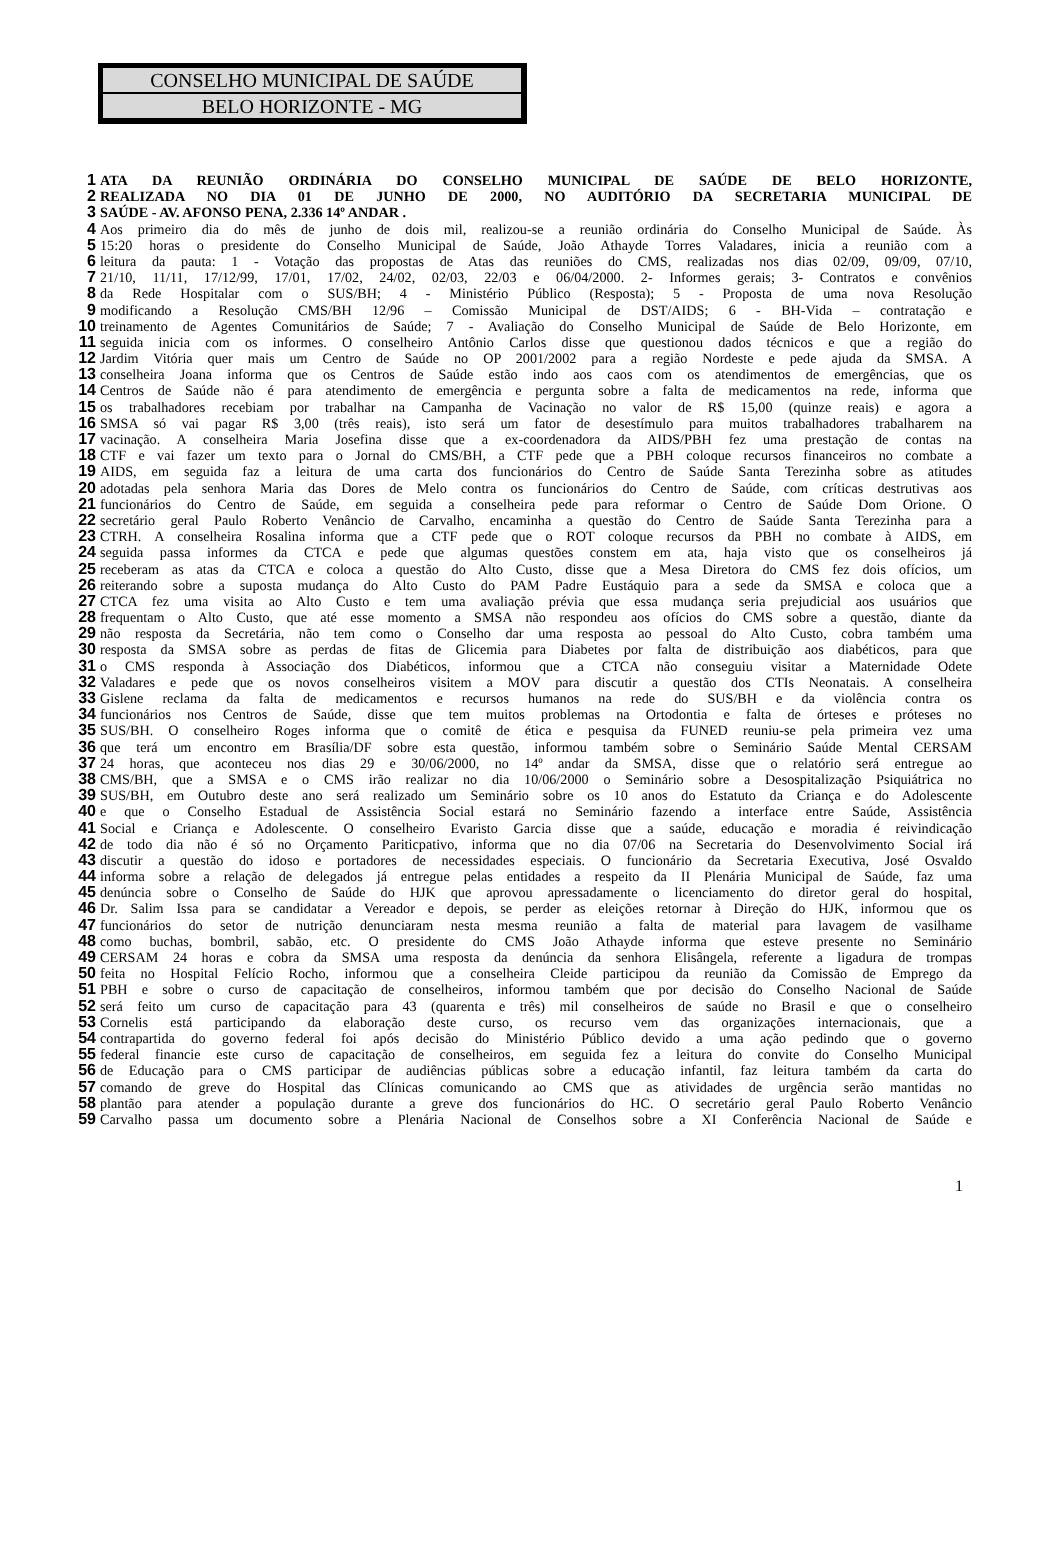CONSELHO MUNICIPAL DE SAÚDE
BELO HORIZONTE - MG
1 ATA DA REUNIÃO ORDINÁRIA DO CONSELHO MUNICIPAL DE SAÚDE DE BELO HORIZONTE,
2 REALIZADA NO DIA 01 DE JUNHO DE 2000, NO AUDITÓRIO DA SECRETARIA MUNICIPAL DE
3 SAÚDE - AV. AFONSO PENA, 2.336 14º ANDAR .
4 Aos primeiro dia do mês de junho de dois mil, realizou-se a reunião ordinária do Conselho Municipal de Saúde. Às
5 15:20 horas o presidente do Conselho Municipal de Saúde, João Athayde Torres Valadares, inicia a reunião com a
6 leitura da pauta: 1 - Votação das propostas de Atas das reuniões do CMS, realizadas nos dias 02/09, 09/09, 07/10,
7 21/10, 11/11, 17/12/99, 17/01, 17/02, 24/02, 02/03, 22/03 e 06/04/2000. 2- Informes gerais; 3- Contratos e convênios
8 da Rede Hospitalar com o SUS/BH; 4 - Ministério Público (Resposta); 5 - Proposta de uma nova Resolução
9 modificando a Resolução CMS/BH 12/96 – Comissão Municipal de DST/AIDS; 6 - BH-Vida – contratação e
10 treinamento de Agentes Comunitários de Saúde; 7 - Avaliação do Conselho Municipal de Saúde de Belo Horizonte, em
11 seguida inicia com os informes. O conselheiro Antônio Carlos disse que questionou dados técnicos e que a região do
12 Jardim Vitória quer mais um Centro de Saúde no OP 2001/2002 para a região Nordeste e pede ajuda da SMSA. A
13 conselheira Joana informa que os Centros de Saúde estão indo aos caos com os atendimentos de emergências, que os
14 Centros de Saúde não é para atendimento de emergência e pergunta sobre a falta de medicamentos na rede, informa que
15 os trabalhadores recebiam por trabalhar na Campanha de Vacinação no valor de R$ 15,00 (quinze reais) e agora a
16 SMSA só vai pagar R$ 3,00 (três reais), isto será um fator de desestímulo para muitos trabalhadores trabalharem na
17 vacinação. A conselheira Maria Josefina disse que a ex-coordenadora da AIDS/PBH fez uma prestação de contas na
18 CTF e vai fazer um texto para o Jornal do CMS/BH, a CTF pede que a PBH coloque recursos financeiros no combate a
19 AIDS, em seguida faz a leitura de uma carta dos funcionários do Centro de Saúde Santa Terezinha sobre as atitudes
20 adotadas pela senhora Maria das Dores de Melo contra os funcionários do Centro de Saúde, com críticas destrutivas aos
21 funcionários do Centro de Saúde, em seguida a conselheira pede para reformar o Centro de Saúde Dom Orione. O
22 secretário geral Paulo Roberto Venâncio de Carvalho, encaminha a questão do Centro de Saúde Santa Terezinha para a
23 CTRH. A conselheira Rosalina informa que a CTF pede que o ROT coloque recursos da PBH no combate à AIDS, em
24 seguida passa informes da CTCA e pede que algumas questões constem em ata, haja visto que os conselheiros já
25 receberam as atas da CTCA e coloca a questão do Alto Custo, disse que a Mesa Diretora do CMS fez dois ofícios, um
26 reiterando sobre a suposta mudança do Alto Custo do PAM Padre Eustáquio para a sede da SMSA e coloca que a
27 CTCA fez uma visita ao Alto Custo e tem uma avaliação prévia que essa mudança seria prejudicial aos usuários que
28 frequentam o Alto Custo, que até esse momento a SMSA não respondeu aos ofícios do CMS sobre a questão, diante da
29 não resposta da Secretária, não tem como o Conselho dar uma resposta ao pessoal do Alto Custo, cobra também uma
30 resposta da SMSA sobre as perdas de fitas de Glicemia para Diabetes por falta de distribuição aos diabéticos, para que
31 o CMS responda à Associação dos Diabéticos, informou que a CTCA não conseguiu visitar a Maternidade Odete
32 Valadares e pede que os novos conselheiros visitem a MOV para discutir a questão dos CTIs Neonatais. A conselheira
33 Gislene reclama da falta de medicamentos e recursos humanos na rede do SUS/BH e da violência contra os
34 funcionários nos Centros de Saúde, disse que tem muitos problemas na Ortodontia e falta de órteses e próteses no
35 SUS/BH. O conselheiro Roges informa que o comitê de ética e pesquisa da FUNED reuniu-se pela primeira vez uma
36 que terá um encontro em Brasília/DF sobre esta questão, informou também sobre o Seminário Saúde Mental CERSAM
37 24 horas, que aconteceu nos dias 29 e 30/06/2000, no 14º andar da SMSA, disse que o relatório será entregue ao
38 CMS/BH, que a SMSA e o CMS irão realizar no dia 10/06/2000 o Seminário sobre a Desospitalização Psiquiátrica no
39 SUS/BH, em Outubro deste ano será realizado um Seminário sobre os 10 anos do Estatuto da Criança e do Adolescente
40 e que o Conselho Estadual de Assistência Social estará no Seminário fazendo a interface entre Saúde, Assistência
41 Social e Criança e Adolescente. O conselheiro Evaristo Garcia disse que a saúde, educação e moradia é reivindicação
42 de todo dia não é só no Orçamento Pariticpativo, informa que no dia 07/06 na Secretaria do Desenvolvimento Social irá
43 discutir a questão do idoso e portadores de necessidades especiais. O funcionário da Secretaria Executiva, José Osvaldo
44 informa sobre a relação de delegados já entregue pelas entidades a respeito da II Plenária Municipal de Saúde, faz uma
45 denúncia sobre o Conselho de Saúde do HJK que aprovou apressadamente o licenciamento do diretor geral do hospital,
46 Dr. Salim Issa para se candidatar a Vereador e depois, se perder as eleições retornar à Direção do HJK, informou que os
47 funcionários do setor de nutrição denunciaram nesta mesma reunião a falta de material para lavagem de vasilhame
48 como buchas, bombril, sabão, etc. O presidente do CMS João Athayde informa que esteve presente no Seminário
49 CERSAM 24 horas e cobra da SMSA uma resposta da denúncia da senhora Elisângela, referente a ligadura de trompas
50 feita no Hospital Felício Rocho, informou que a conselheira Cleide participou da reunião da Comissão de Emprego da
51 PBH e sobre o curso de capacitação de conselheiros, informou também que por decisão do Conselho Nacional de Saúde
52 será feito um curso de capacitação para 43 (quarenta e três) mil conselheiros de saúde no Brasil e que o conselheiro
53 Cornelis está participando da elaboração deste curso, os recurso vem das organizações internacionais, que a
54 contrapartida do governo federal foi após decisão do Ministério Público devido a uma ação pedindo que o governo
55 federal financie este curso de capacitação de conselheiros, em seguida fez a leitura do convite do Conselho Municipal
56 de Educação para o CMS participar de audiências públicas sobre a educação infantil, faz leitura também da carta do
57 comando de greve do Hospital das Clínicas comunicando ao CMS que as atividades de urgência serão mantidas no
58 plantão para atender a população durante a greve dos funcionários do HC. O secretário geral Paulo Roberto Venâncio
59 Carvalho passa um documento sobre a Plenária Nacional de Conselhos sobre a XI Conferência Nacional de Saúde e
1